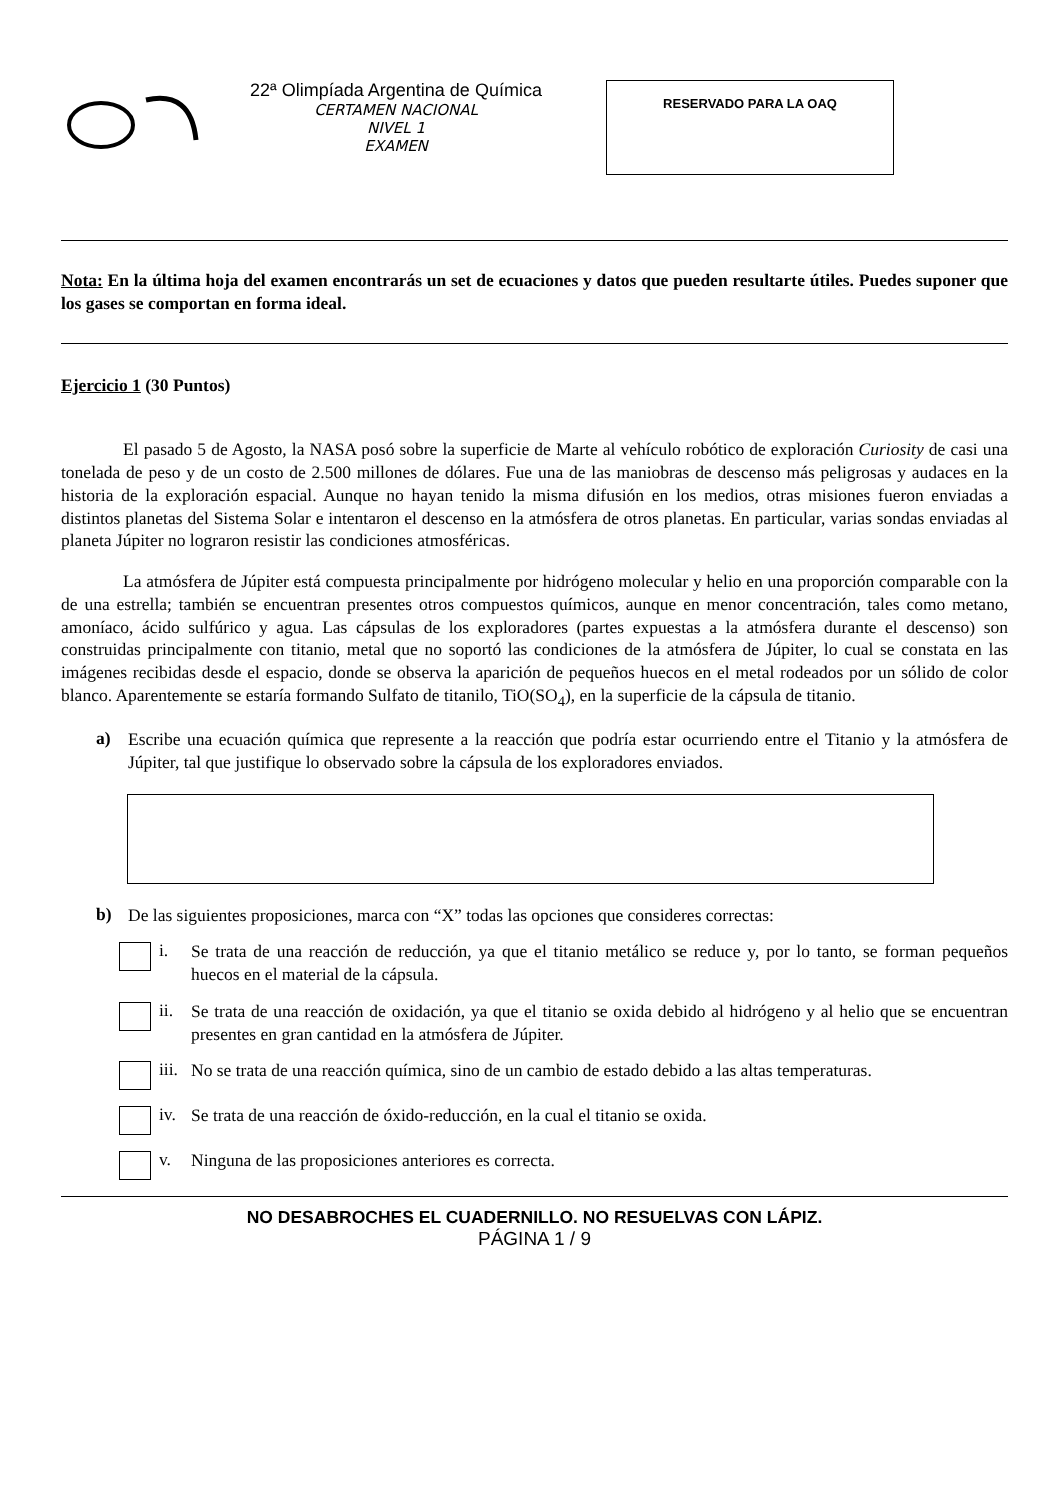22ª Olimpíada Argentina de Química
CERTAMEN NACIONAL
NIVEL 1
EXAMEN
RESERVADO PARA LA OAQ
Nota: En la última hoja del examen encontrarás un set de ecuaciones y datos que pueden resultarte útiles. Puedes suponer que los gases se comportan en forma ideal.
Ejercicio 1 (30 Puntos)
El pasado 5 de Agosto, la NASA posó sobre la superficie de Marte al vehículo robótico de exploración Curiosity de casi una tonelada de peso y de un costo de 2.500 millones de dólares. Fue una de las maniobras de descenso más peligrosas y audaces en la historia de la exploración espacial. Aunque no hayan tenido la misma difusión en los medios, otras misiones fueron enviadas a distintos planetas del Sistema Solar e intentaron el descenso en la atmósfera de otros planetas. En particular, varias sondas enviadas al planeta Júpiter no lograron resistir las condiciones atmosféricas.
La atmósfera de Júpiter está compuesta principalmente por hidrógeno molecular y helio en una proporción comparable con la de una estrella; también se encuentran presentes otros compuestos químicos, aunque en menor concentración, tales como metano, amoníaco, ácido sulfúrico y agua. Las cápsulas de los exploradores (partes expuestas a la atmósfera durante el descenso) son construidas principalmente con titanio, metal que no soportó las condiciones de la atmósfera de Júpiter, lo cual se constata en las imágenes recibidas desde el espacio, donde se observa la aparición de pequeños huecos en el metal rodeados por un sólido de color blanco. Aparentemente se estaría formando Sulfato de titanilo, TiO(SO<sub>4</sub>), en la superficie de la cápsula de titanio.
a)
Escribe una ecuación química que represente a la reacción que podría estar ocurriendo entre el Titanio y la atmósfera de Júpiter, tal que justifique lo observado sobre la cápsula de los exploradores enviados.
b)
De las siguientes proposiciones, marca con “X” todas las opciones que consideres correctas:
i.
Se trata de una reacción de reducción, ya que el titanio metálico se reduce y, por lo tanto, se forman pequeños huecos en el material de la cápsula.
ii.
Se trata de una reacción de oxidación, ya que el titanio se oxida debido al hidrógeno y al helio que se encuentran presentes en gran cantidad en la atmósfera de Júpiter.
iii.
No se trata de una reacción química, sino de un cambio de estado debido a las altas temperaturas.
iv.
Se trata de una reacción de óxido-reducción, en la cual el titanio se oxida.
v.
Ninguna de las proposiciones anteriores es correcta.
NO DESABROCHES EL CUADERNILLO. NO RESUELVAS CON LÁPIZ.
PÁGINA 1 / 9